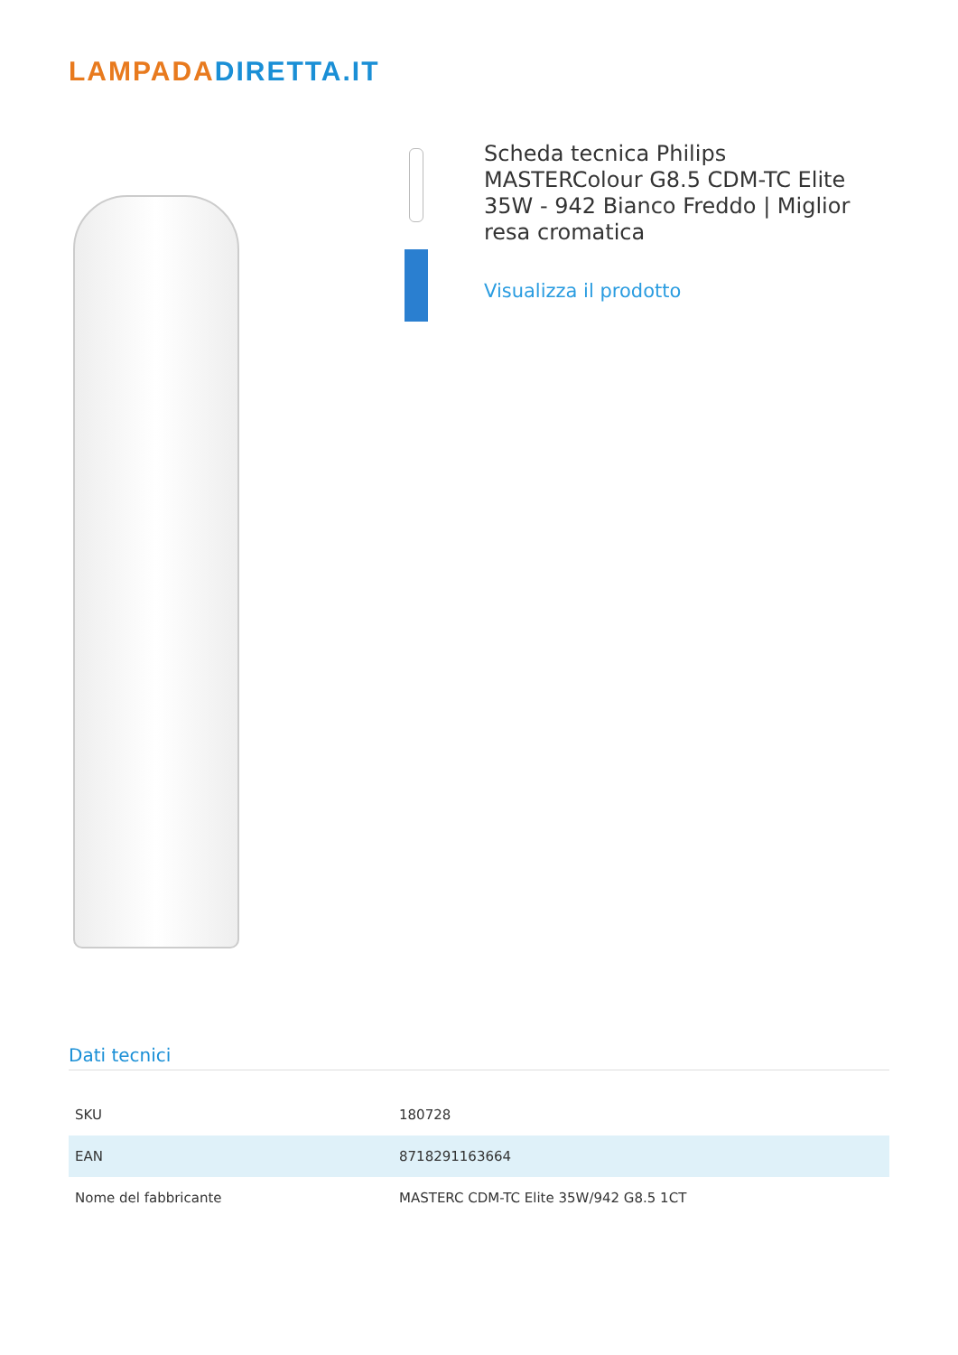LAMPADADIRETTA.IT
Scheda tecnica Philips MASTERColour G8.5 CDM-TC Elite 35W - 942 Bianco Freddo | Miglior resa cromatica
Visualizza il prodotto
Dati tecnici
| SKU | 180728 |
| EAN | 8718291163664 |
| Nome del fabbricante | MASTERC CDM-TC Elite 35W/942 G8.5 1CT |